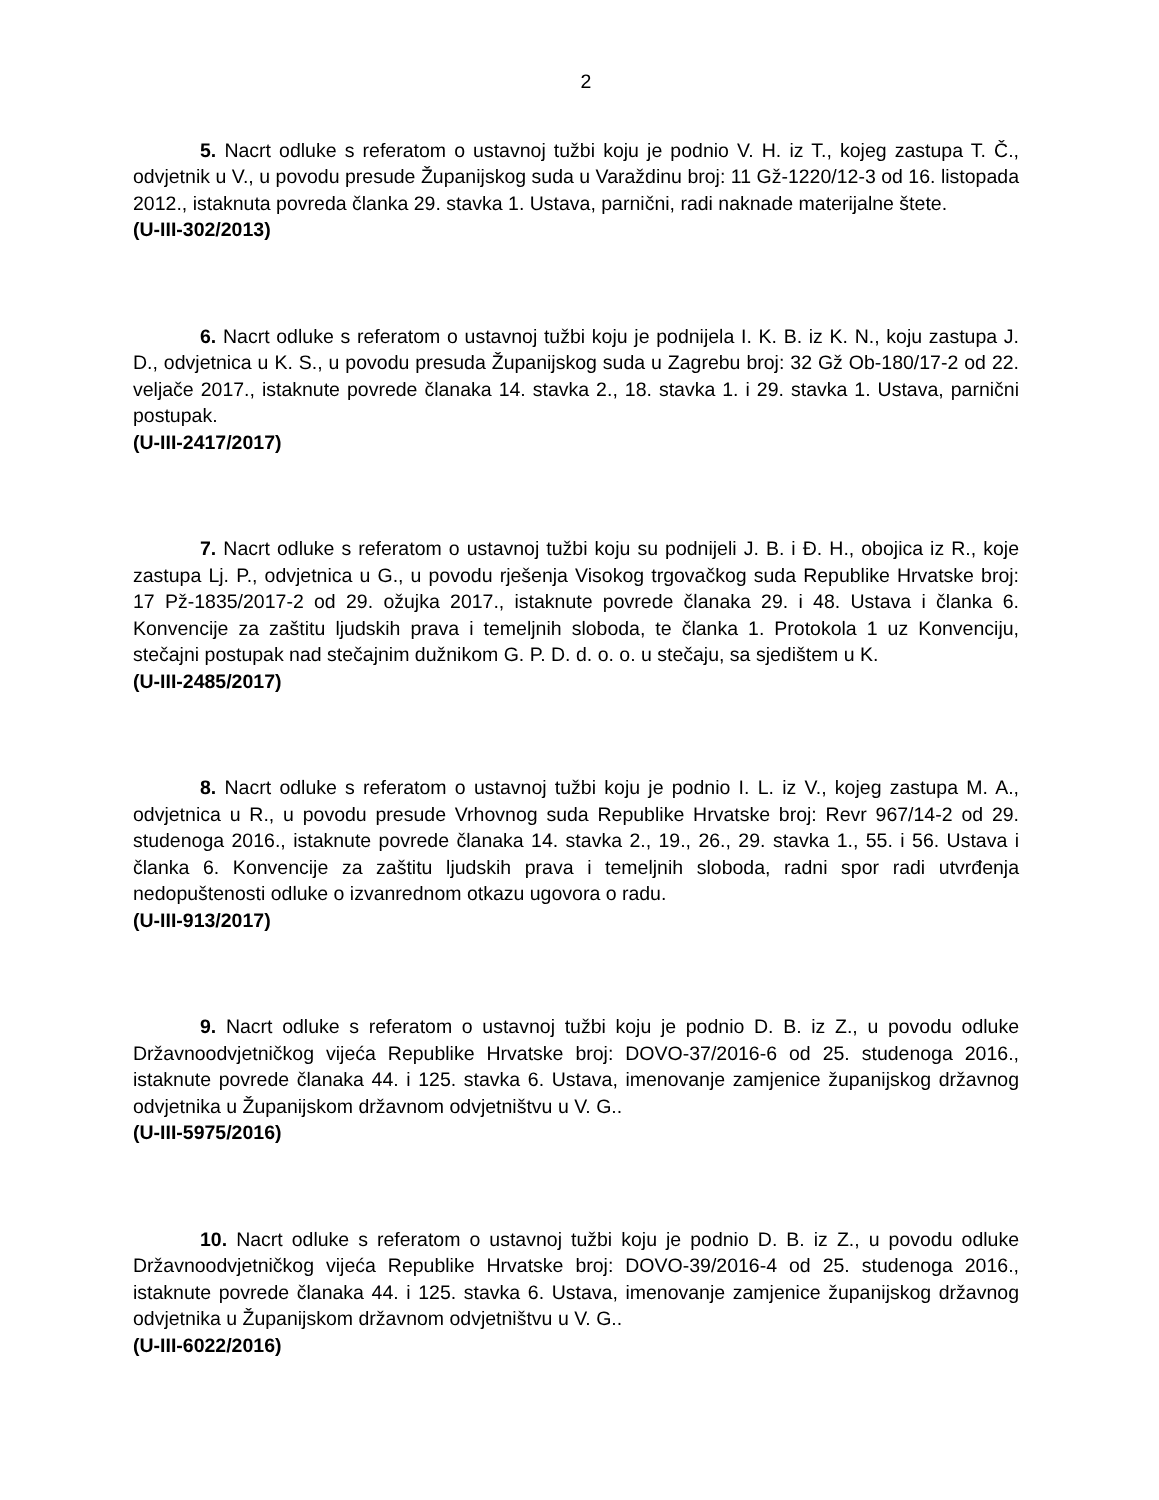2
5. Nacrt odluke s referatom o ustavnoj tužbi koju je podnio V. H. iz T., kojeg zastupa T. Č., odvjetnik u V., u povodu presude Županijskog suda u Varaždinu broj: 11 Gž-1220/12-3 od 16. listopada 2012., istaknuta povreda članka 29. stavka 1. Ustava, parnični, radi naknade materijalne štete.
(U-III-302/2013)
6. Nacrt odluke s referatom o ustavnoj tužbi koju je podnijela I. K. B. iz K. N., koju zastupa J. D., odvjetnica u K. S., u povodu presuda Županijskog suda u Zagrebu broj: 32 Gž Ob-180/17-2 od 22. veljače 2017., istaknute povrede članaka 14. stavka 2., 18. stavka 1. i 29. stavka 1. Ustava, parnični postupak.
(U-III-2417/2017)
7. Nacrt odluke s referatom o ustavnoj tužbi koju su podnijeli J. B. i Đ. H., obojica iz R., koje zastupa Lj. P., odvjetnica u G., u povodu rješenja Visokog trgovačkog suda Republike Hrvatske broj: 17 Pž-1835/2017-2 od 29. ožujka 2017., istaknute povrede članaka 29. i 48. Ustava i članka 6. Konvencije za zaštitu ljudskih prava i temeljnih sloboda, te članka 1. Protokola 1 uz Konvenciju, stečajni postupak nad stečajnim dužnikom G. P. D. d. o. o. u stečaju, sa sjedištem u K.
(U-III-2485/2017)
8. Nacrt odluke s referatom o ustavnoj tužbi koju je podnio I. L. iz V., kojeg zastupa M. A., odvjetnica u R., u povodu presude Vrhovnog suda Republike Hrvatske broj: Revr 967/14-2 od 29. studenoga 2016., istaknute povrede članaka 14. stavka 2., 19., 26., 29. stavka 1., 55. i 56. Ustava i članka 6. Konvencije za zaštitu ljudskih prava i temeljnih sloboda, radni spor radi utvrđenja nedopuštenosti odluke o izvanrednom otkazu ugovora o radu.
(U-III-913/2017)
9. Nacrt odluke s referatom o ustavnoj tužbi koju je podnio D. B. iz Z., u povodu odluke Državnoodvjetničkog vijeća Republike Hrvatske broj: DOVO-37/2016-6 od 25. studenoga 2016., istaknute povrede članaka 44. i 125. stavka 6. Ustava, imenovanje zamjenice županijskog državnog odvjetnika u Županijskom državnom odvjetništvu u V. G..
(U-III-5975/2016)
10. Nacrt odluke s referatom o ustavnoj tužbi koju je podnio D. B. iz Z., u povodu odluke Državnoodvjetničkog vijeća Republike Hrvatske broj: DOVO-39/2016-4 od 25. studenoga 2016., istaknute povrede članaka 44. i 125. stavka 6. Ustava, imenovanje zamjenice županijskog državnog odvjetnika u Županijskom državnom odvjetništvu u V. G..
(U-III-6022/2016)